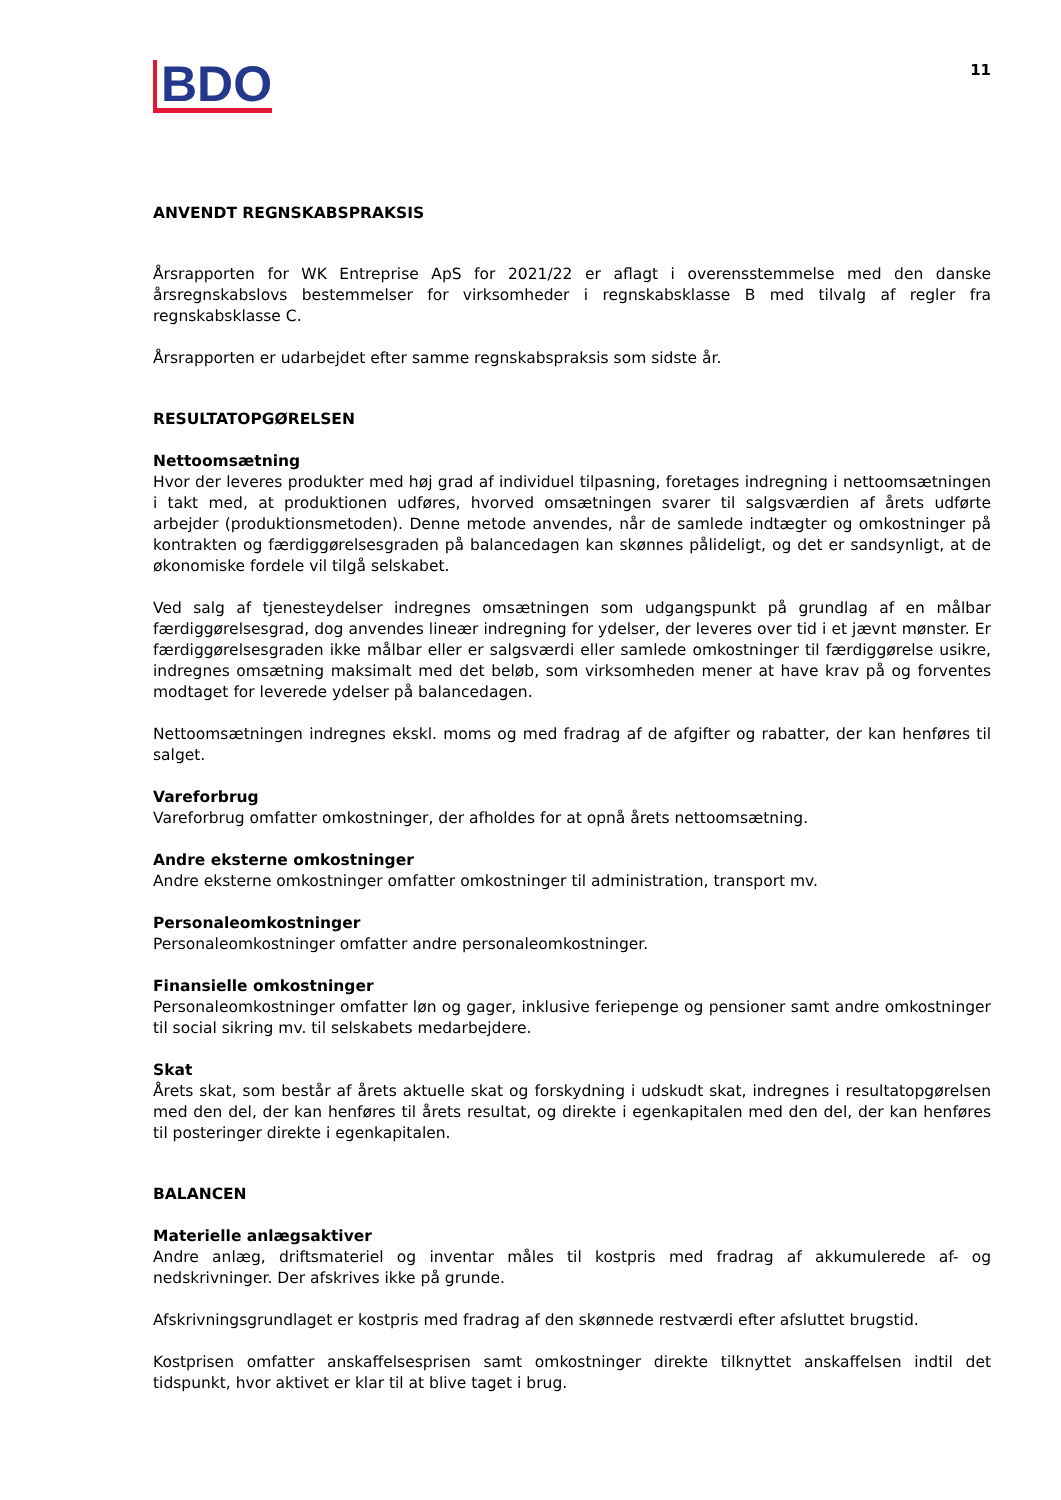BDO
11
ANVENDT REGNSKABSPRAKSIS
Årsrapporten for WK Entreprise ApS for 2021/22 er aflagt i overensstemmelse med den danske årsregnskabslovs bestemmelser for virksomheder i regnskabsklasse B med tilvalg af regler fra regnskabsklasse C.
Årsrapporten er udarbejdet efter samme regnskabspraksis som sidste år.
RESULTATOPGØRELSEN
Nettoomsætning
Hvor der leveres produkter med høj grad af individuel tilpasning, foretages indregning i nettoomsætningen i takt med, at produktionen udføres, hvorved omsætningen svarer til salgsværdien af årets udførte arbejder (produktionsmetoden). Denne metode anvendes, når de samlede indtægter og omkostninger på kontrakten og færdiggørelsesgraden på balancedagen kan skønnes pålideligt, og det er sandsynligt, at de økonomiske fordele vil tilgå selskabet.
Ved salg af tjenesteydelser indregnes omsætningen som udgangspunkt på grundlag af en målbar færdiggørelsesgrad, dog anvendes lineær indregning for ydelser, der leveres over tid i et jævnt mønster. Er færdiggørelsesgraden ikke målbar eller er salgsværdi eller samlede omkostninger til færdiggørelse usikre, indregnes omsætning maksimalt med det beløb, som virksomheden mener at have krav på og forventes modtaget for leverede ydelser på balancedagen.
Nettoomsætningen indregnes ekskl. moms og med fradrag af de afgifter og rabatter, der kan henføres til salget.
Vareforbrug
Vareforbrug omfatter omkostninger, der afholdes for at opnå årets nettoomsætning.
Andre eksterne omkostninger
Andre eksterne omkostninger omfatter omkostninger til administration, transport mv.
Personaleomkostninger
Personaleomkostninger omfatter andre personaleomkostninger.
Finansielle omkostninger
Personaleomkostninger omfatter løn og gager, inklusive feriepenge og pensioner samt andre omkostninger til social sikring mv. til selskabets medarbejdere.
Skat
Årets skat, som består af årets aktuelle skat og forskydning i udskudt skat, indregnes i resultatopgørelsen med den del, der kan henføres til årets resultat, og direkte i egenkapitalen med den del, der kan henføres til posteringer direkte i egenkapitalen.
BALANCEN
Materielle anlægsaktiver
Andre anlæg, driftsmateriel og inventar måles til kostpris med fradrag af akkumulerede af- og nedskrivninger. Der afskrives ikke på grunde.
Afskrivningsgrundlaget er kostpris med fradrag af den skønnede restværdi efter afsluttet brugstid.
Kostprisen omfatter anskaffelsesprisen samt omkostninger direkte tilknyttet anskaffelsen indtil det tidspunkt, hvor aktivet er klar til at blive taget i brug.